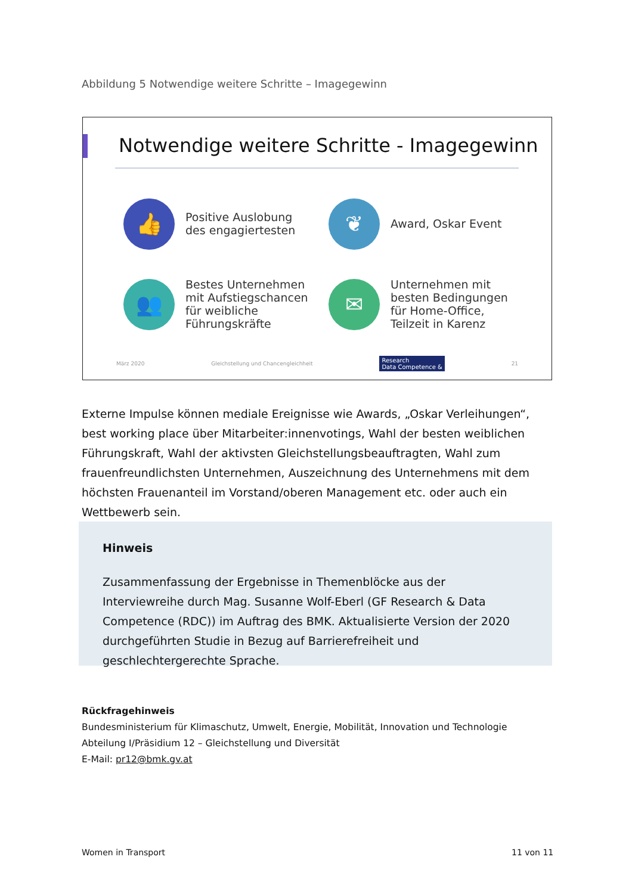Abbildung 5 Notwendige weitere Schritte – Imagegewinn
Notwendige weitere Schritte - Imagegewinn
👍
Positive Auslobung
des engagiertesten
❦
Award, Oskar Event
👥
Bestes Unternehmen
mit Aufstiegschancen
für weibliche
Führungskräfte
✉
Unternehmen mit
besten Bedingungen
für Home-Office,
Teilzeit in Karenz
März 2020 Gleichstellung und Chancengleichheit Research
Data Competence & 21
Externe Impulse können mediale Ereignisse wie Awards, „Oskar Verleihungen“, best working place über Mitarbeiter:innenvotings, Wahl der besten weiblichen Führungskraft, Wahl der aktivsten Gleichstellungsbeauftragten, Wahl zum frauenfreundlichsten Unternehmen, Auszeichnung des Unternehmens mit dem höchsten Frauenanteil im Vorstand/oberen Management etc. oder auch ein Wettbewerb sein.
Hinweis
Zusammenfassung der Ergebnisse in Themenblöcke aus der Interviewreihe durch Mag. Susanne Wolf-Eberl (GF Research & Data Competence (RDC)) im Auftrag des BMK. Aktualisierte Version der 2020 durchgeführten Studie in Bezug auf Barrierefreiheit und geschlechtergerechte Sprache.
Rückfragehinweis
Bundesministerium für Klimaschutz, Umwelt, Energie, Mobilität, Innovation und Technologie
Abteilung I/Präsidium 12 – Gleichstellung und Diversität
E-Mail: pr12@bmk.gv.at
Women in Transport 11 von 11